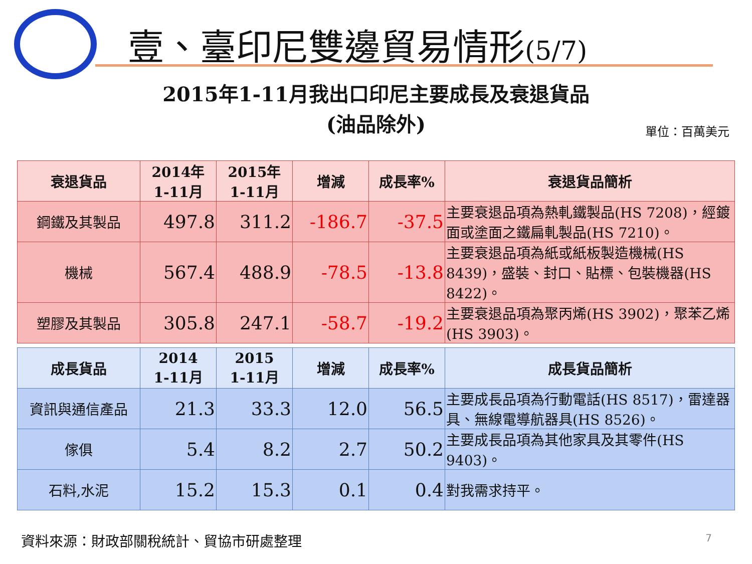壹、臺印尼雙邊貿易情形(5/7)
2015年1-11月我出口印尼主要成長及衰退貨品
(油品除外)
單位：百萬美元
| 衰退貨品 | 2014年 1-11月 | 2015年 1-11月 | 增減 | 成長率% | 衰退貨品簡析 |
| --- | --- | --- | --- | --- | --- |
| 鋼鐵及其製品 | 497.8 | 311.2 | -186.7 | -37.5 | 主要衰退品項為熱軋鐵製品(HS 7208)，經鍍面或塗面之鐵扁軋製品(HS 7210)。 |
| 機械 | 567.4 | 488.9 | -78.5 | -13.8 | 主要衰退品項為紙或紙板製造機械(HS 8439)，盛裝、封口、貼標、包裝機器(HS 8422)。 |
| 塑膠及其製品 | 305.8 | 247.1 | -58.7 | -19.2 | 主要衰退品項為聚丙烯(HS 3902)，聚苯乙烯(HS 3903)。 |
| 成長貨品 | 2014 1-11月 | 2015 1-11月 | 增減 | 成長率% | 成長貨品簡析 |
| --- | --- | --- | --- | --- | --- |
| 資訊與通信產品 | 21.3 | 33.3 | 12.0 | 56.5 | 主要成長品項為行動電話(HS 8517)，雷達器具、無線電導航器具(HS 8526)。 |
| 傢俱 | 5.4 | 8.2 | 2.7 | 50.2 | 主要成長品項為其他家具及其零件(HS 9403)。 |
| 石料,水泥 | 15.2 | 15.3 | 0.1 | 0.4 | 對我需求持平。 |
資料來源：財政部關稅統計、貿協市研處整理
7